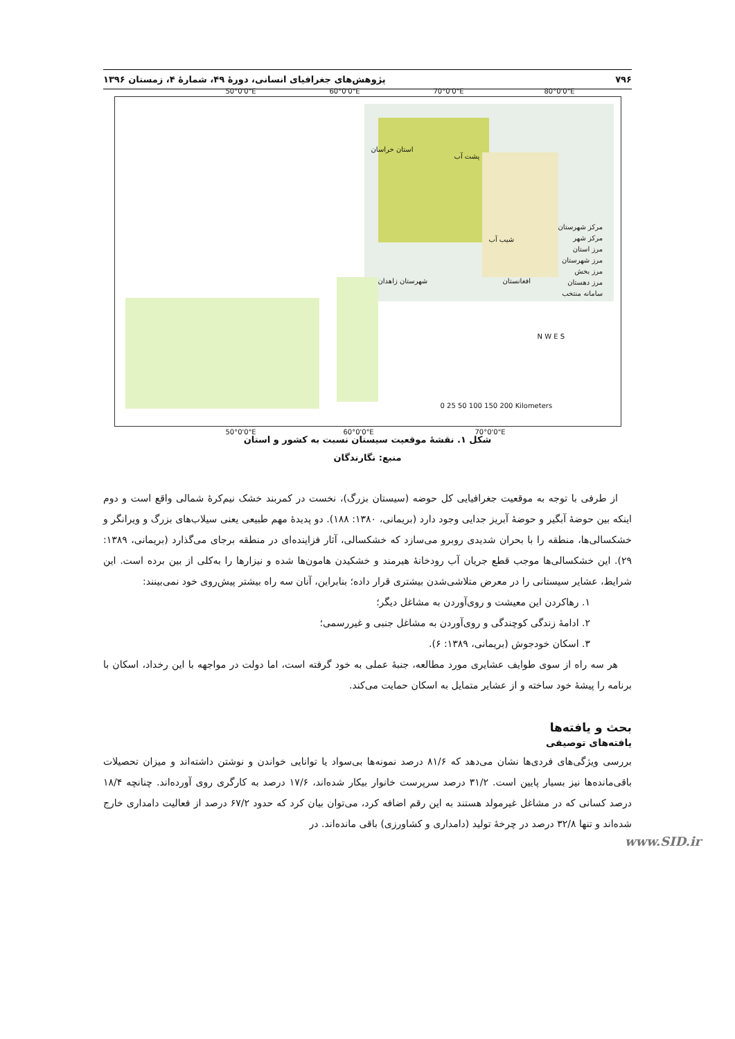۷۹۶ پژوهش‌های جغرافیای انسانی، دورهٔ ۴۹، شمارهٔ ۴، زمستان ۱۳۹۶
استان خراسان
پشت آب
شیب آب
شهرستان زاهدان افغانستان
مرکز شهرستان
مرکز شهر
مرز استان
مرز شهرستان
مرز بخش
مرز دهستان
سامانه منتخب
50°0'0"E 60°0'0"E 70°0'0"E 80°0'0"E
N W E S
0 25 50 100 150 200 Kilometers
50°0'0"E 60°0'0"E 70°0'0"E
شکل ۱. نقشهٔ موقعیت سیستان نسبت به کشور و استان
منبع: نگارندگان
از طرفی با توجه به موقعیت جغرافیایی کل حوضه (سیستان بزرگ)، نخست در کمربند خشک نیم‌کرهٔ شمالی واقع است و دوم اینکه بین حوضهٔ آبگیر و حوضهٔ آبریز جدایی وجود دارد (بریمانی، ۱۳۸۰: ۱۸۸). دو پدیدهٔ مهم طبیعی یعنی سیلاب‌های بزرگ و ویرانگر و خشکسالی‌ها، منطقه را با بحران شدیدی روبرو می‌سازد که خشکسالی، آثار فزاینده‌ای در منطقه برجای می‌گذارد (بریمانی، ۱۳۸۹: ۲۹). این خشکسالی‌ها موجب قطع جریان آب رودخانهٔ هیرمند و خشکیدن هامون‌ها شده و نیزارها را به‌کلی از بین برده است. این شرایط، عشایر سیستانی را در معرض متلاشی‌شدن بیشتری قرار داده؛ بنابراین، آنان سه راه بیشتر پیش‌روی خود نمی‌بینند:
۱. رهاکردن این معیشت و روی‌آوردن به مشاغل دیگر؛
۲. ادامهٔ زندگی کوچندگی و روی‌آوردن به مشاغل جنبی و غیررسمی؛
۳. اسکان خودجوش (بریمانی، ۱۳۸۹: ۶).
هر سه راه از سوی طوایف عشایری مورد مطالعه، جنبهٔ عملی به خود گرفته است، اما دولت در مواجهه با این رخداد، اسکان با برنامه را پیشهٔ خود ساخته و از عشایر متمایل به اسکان حمایت می‌کند.
بحث و یافته‌ها
یافته‌های توصیفی
بررسی ویژگی‌های فردی‌ها نشان می‌دهد که ۸۱/۶ درصد نمونه‌ها بی‌سواد یا توانایی خواندن و نوشتن داشته‌اند و میزان تحصیلات باقی‌مانده‌ها نیز بسیار پایین است. ۳۱/۲ درصد سرپرست خانوار بیکار شده‌اند، ۱۷/۶ درصد به کارگری روی آورده‌اند. چنانچه ۱۸/۴ درصد کسانی که در مشاغل غیرمولد هستند به این رقم اضافه کرد، می‌توان بیان کرد که حدود ۶۷/۲ درصد از فعالیت دامداری خارج شده‌اند و تنها ۳۲/۸ درصد در چرخهٔ تولید (دامداری و کشاورزی) باقی مانده‌اند. در
www.SID.ir